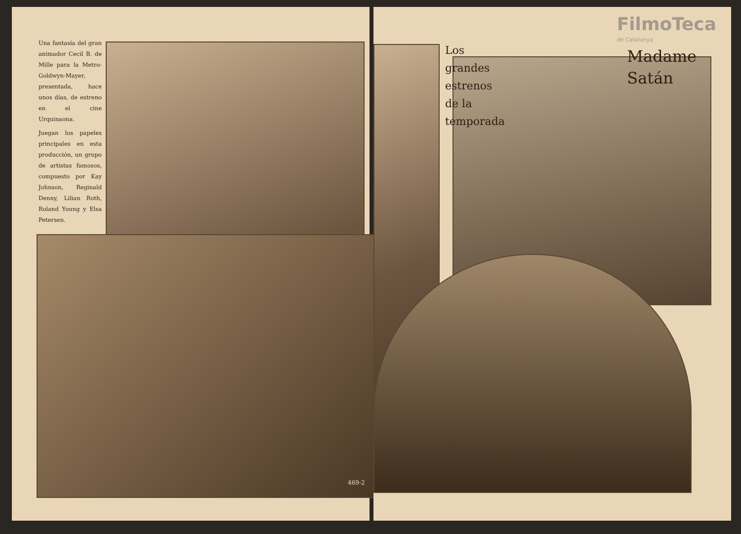Una fantasía del gran animador Cecil B. de Mille para la Metro-Goldwyn-Mayer, presentada, hace unos días, de estreno en el cine Urquinaona.
Juegan los papeles principales en esta producción, un grupo de artistas famosos, compuesto por Kay Johnson, Reginald Denny, Lilian Roth, Roland Young y Elsa Petersen.
469-2
FilmoTeca
de Catalunya
Los
grandes
estrenos
de la
temporada
Madame
Satán